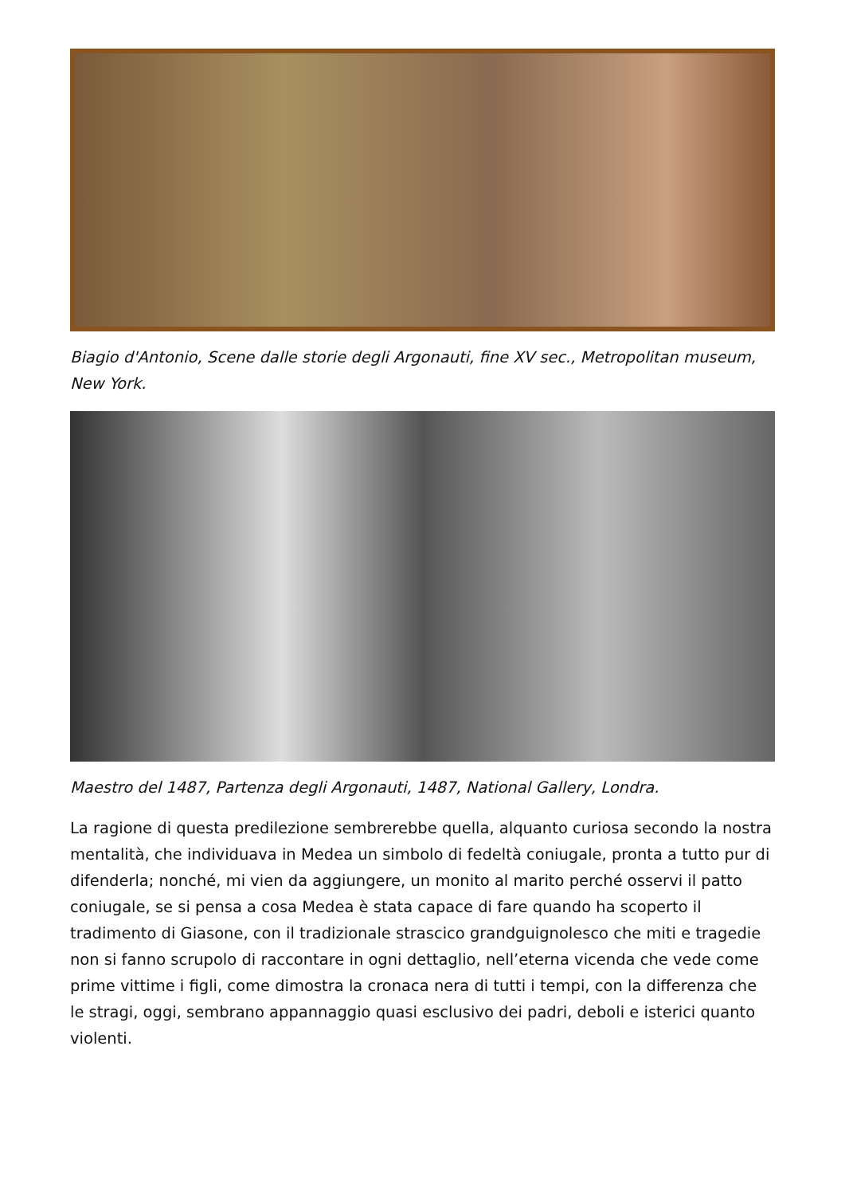Biagio d'Antonio, Scene dalle storie degli Argonauti, fine XV sec., Metropolitan museum, New York.
Maestro del 1487, Partenza degli Argonauti, 1487, National Gallery, Londra.
La ragione di questa predilezione sembrerebbe quella, alquanto curiosa secondo la nostra mentalità, che individuava in Medea un simbolo di fedeltà coniugale, pronta a tutto pur di difenderla; nonché, mi vien da aggiungere, un monito al marito perché osservi il patto coniugale, se si pensa a cosa Medea è stata capace di fare quando ha scoperto il tradimento di Giasone, con il tradizionale strascico grandguignolesco che miti e tragedie non si fanno scrupolo di raccontare in ogni dettaglio, nell’eterna vicenda che vede come prime vittime i figli, come dimostra la cronaca nera di tutti i tempi, con la differenza che le stragi, oggi, sembrano appannaggio quasi esclusivo dei padri, deboli e isterici quanto violenti.